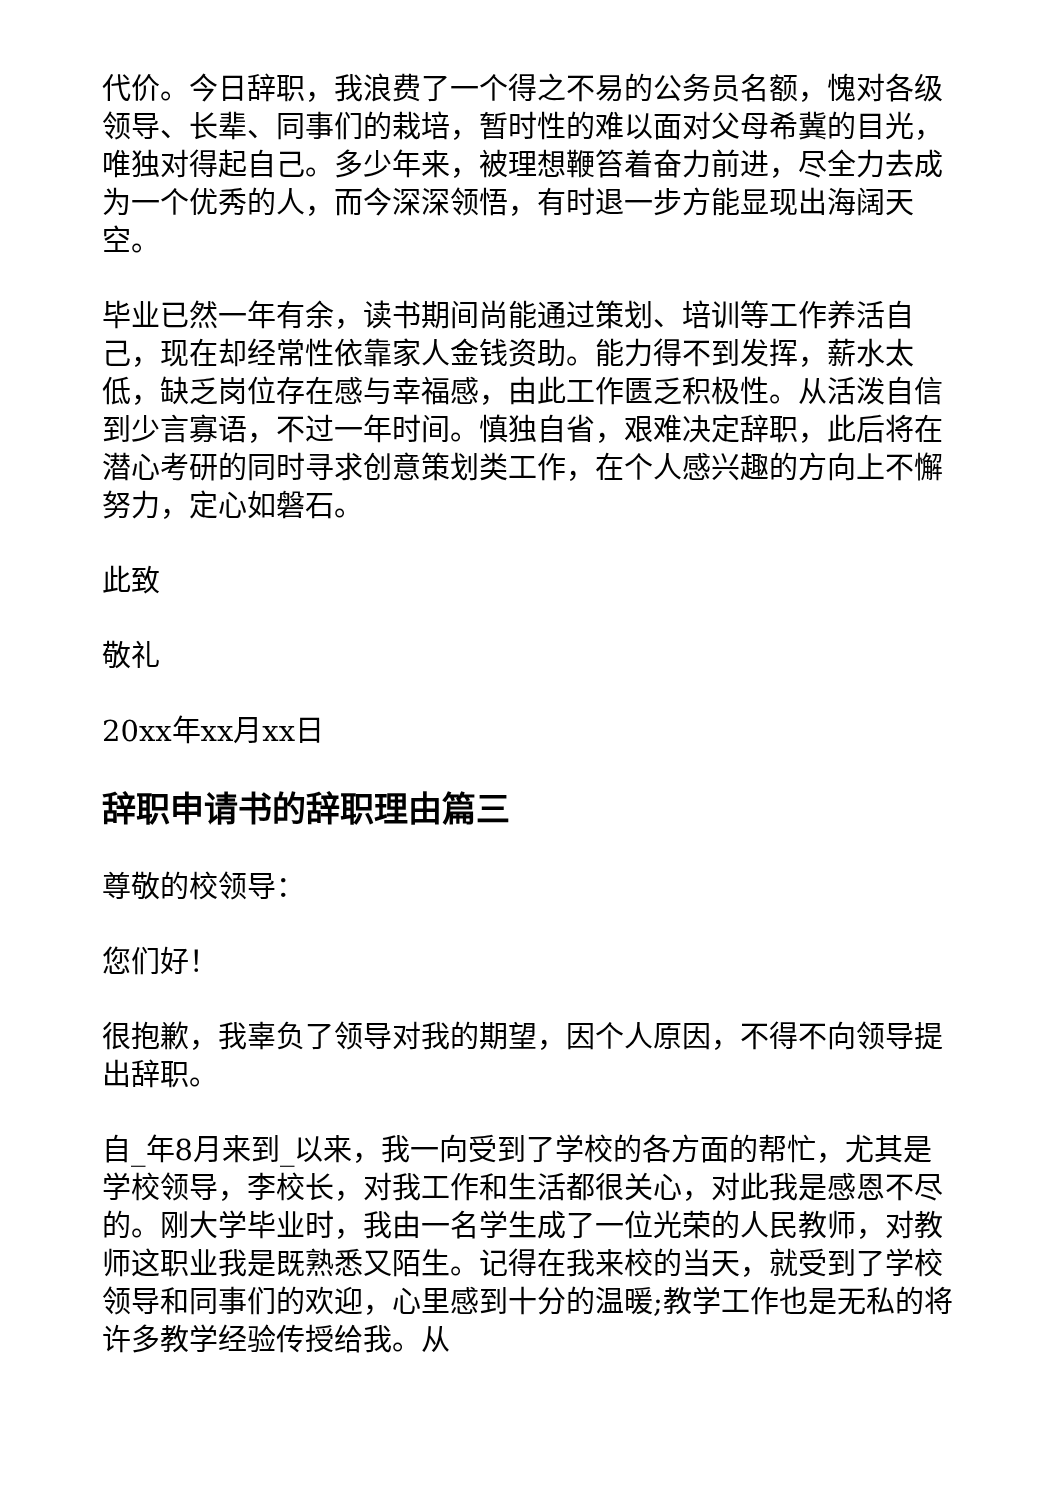代价。今日辞职，我浪费了一个得之不易的公务员名额，愧对各级领导、长辈、同事们的栽培，暂时性的难以面对父母希冀的目光，唯独对得起自己。多少年来，被理想鞭笞着奋力前进，尽全力去成为一个优秀的人，而今深深领悟，有时退一步方能显现出海阔天空。
毕业已然一年有余，读书期间尚能通过策划、培训等工作养活自己，现在却经常性依靠家人金钱资助。能力得不到发挥，薪水太低，缺乏岗位存在感与幸福感，由此工作匮乏积极性。从活泼自信到少言寡语，不过一年时间。慎独自省，艰难决定辞职，此后将在潜心考研的同时寻求创意策划类工作，在个人感兴趣的方向上不懈努力，定心如磐石。
此致
敬礼
20xx年xx月xx日
辞职申请书的辞职理由篇三
尊敬的校领导：
您们好！
很抱歉，我辜负了领导对我的期望，因个人原因，不得不向领导提出辞职。
自_年8月来到_以来，我一向受到了学校的各方面的帮忙，尤其是学校领导，李校长，对我工作和生活都很关心，对此我是感恩不尽的。刚大学毕业时，我由一名学生成了一位光荣的人民教师，对教师这职业我是既熟悉又陌生。记得在我来校的当天，就受到了学校领导和同事们的欢迎，心里感到十分的温暖;教学工作也是无私的将许多教学经验传授给我。从